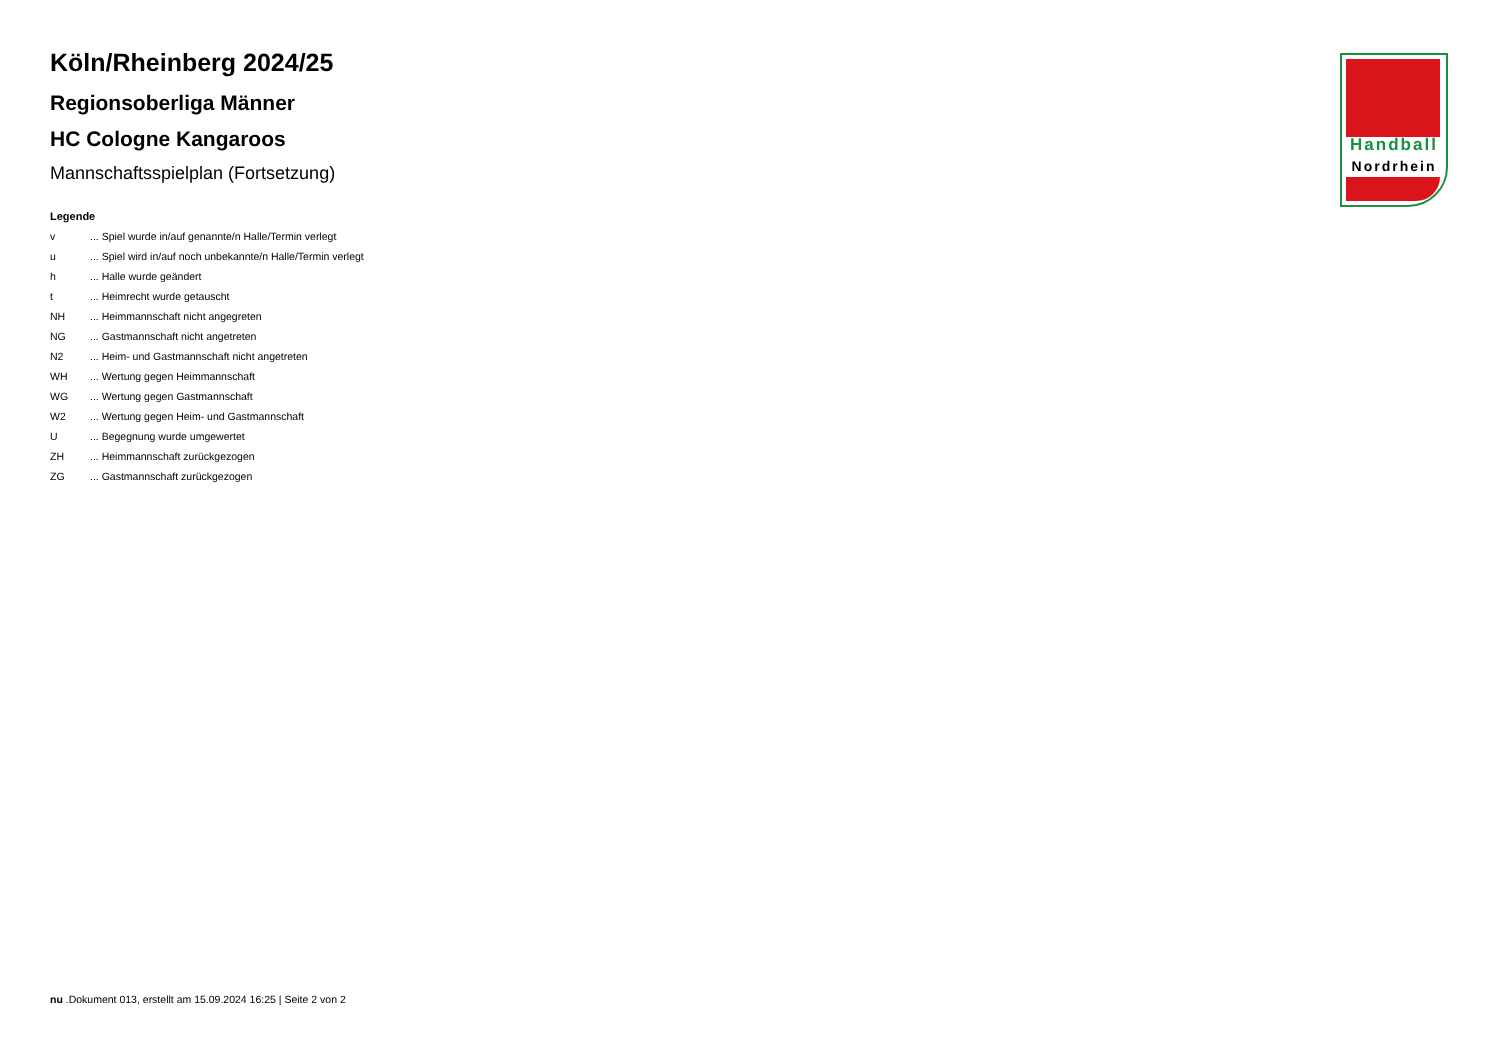Köln/Rheinberg 2024/25
Regionsoberliga Männer
HC Cologne Kangaroos
Mannschaftsspielplan (Fortsetzung)
Legende
v ... Spiel wurde in/auf genannte/n Halle/Termin verlegt
u ... Spiel wird in/auf noch unbekannte/n Halle/Termin verlegt
h ... Halle wurde geändert
t ... Heimrecht wurde getauscht
NH ... Heimmannschaft nicht angegreten
NG ... Gastmannschaft nicht angetreten
N2 ... Heim- und Gastmannschaft nicht angetreten
WH ... Wertung gegen Heimmannschaft
WG ... Wertung gegen Gastmannschaft
W2 ... Wertung gegen Heim- und Gastmannschaft
U ... Begegnung wurde umgewertet
ZH ... Heimmannschaft zurückgezogen
ZG ... Gastmannschaft zurückgezogen
Handball
Nordrhein
nu .Dokument 013, erstellt am 15.09.2024 16:25 | Seite 2 von 2